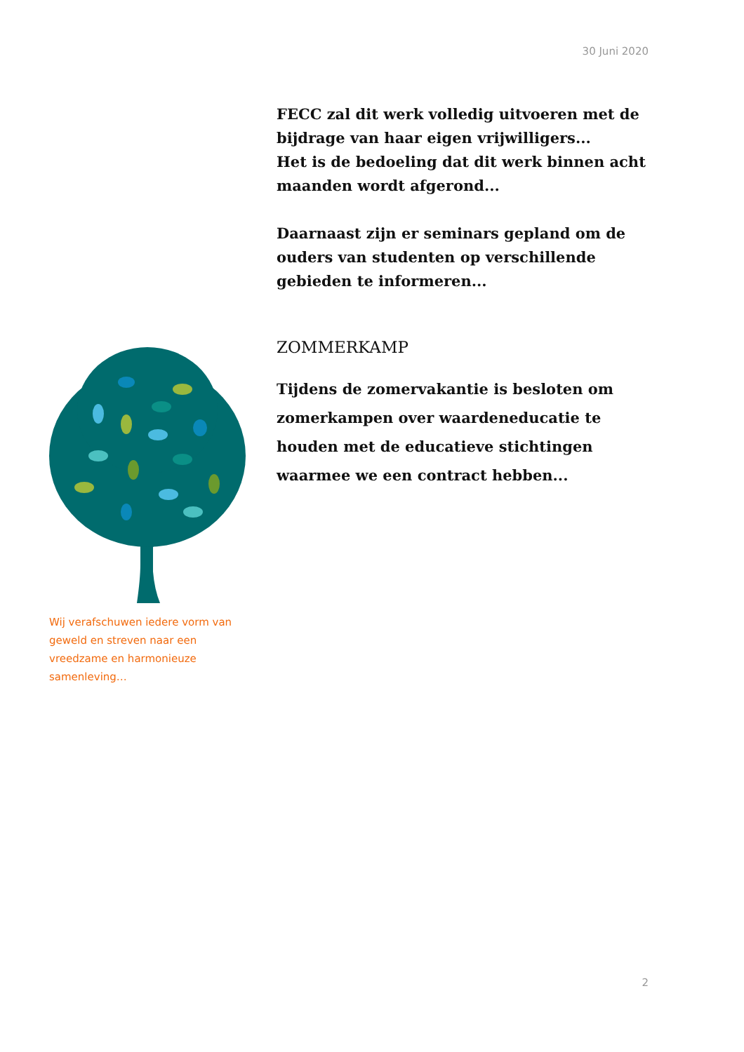30 Juni 2020
FECC zal dit werk volledig uitvoeren met de bijdrage van haar eigen vrijwilligers...
Het is de bedoeling dat dit werk binnen acht maanden wordt afgerond...
Daarnaast zijn er seminars gepland om de ouders van studenten op verschillende gebieden te informeren...
ZOMMERKAMP
Tijdens de zomervakantie is besloten om zomerkampen over waardeneducatie te houden met de educatieve stichtingen waarmee we een contract hebben...
Wij verafschuwen iedere vorm van geweld en streven naar een vreedzame en harmonieuze samenleving…
2